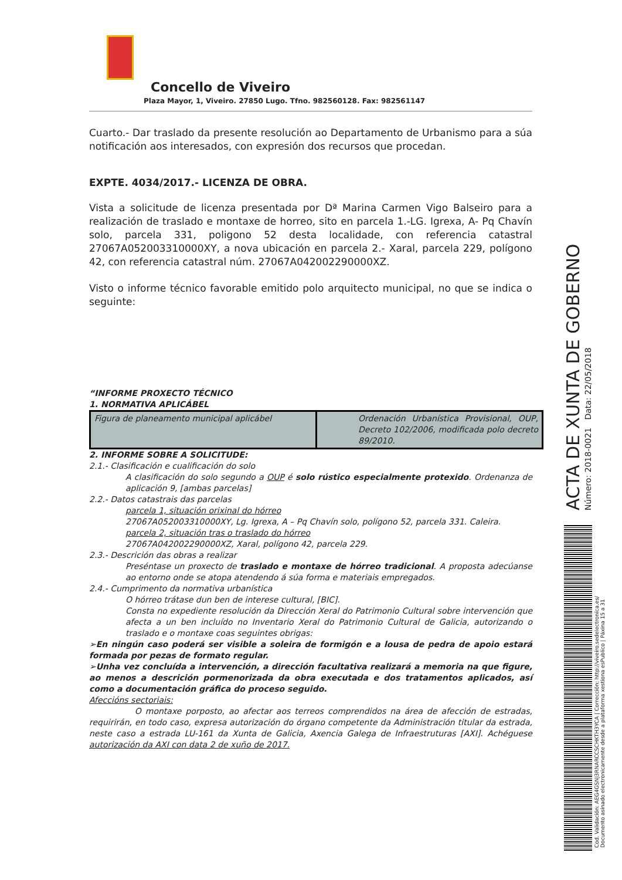Concello de Viveiro
Plaza Mayor, 1, Viveiro. 27850 Lugo. Tfno. 982560128. Fax: 982561147
Cuarto.- Dar traslado da presente resolución ao Departamento de Urbanismo para a súa notificación aos interesados, con expresión dos recursos que procedan.
EXPTE. 4034/2017.- LICENZA DE OBRA.
Vista a solicitude de licenza presentada por Dª Marina Carmen Vigo Balseiro para a realización de traslado e montaxe de horreo, sito en parcela 1.-LG. Igrexa, A- Pq Chavín solo, parcela 331, poligono 52 desta localidade, con referencia catastral 27067A052003310000XY, a nova ubicación en parcela 2.- Xaral, parcela 229, polígono 42, con referencia catastral núm. 27067A042002290000XZ.
Visto o informe técnico favorable emitido polo arquitecto municipal, no que se indica o seguinte:
“INFORME PROXECTO TÉCNICO
1. NORMATIVA APLICÁBEL
| Figura de planeamento municipal aplicábel | Ordenación Urbanística Provisional, OUP, Decreto 102/2006, modificada polo decreto 89/2010. |
2. INFORME SOBRE A SOLICITUDE:
2.1.- Clasificación e cualificación do solo
A clasificación do solo segundo a OUP é solo rústico especialmente protexido. Ordenanza de aplicación 9, [ambas parcelas]
2.2.- Datos catastrais das parcelas
parcela 1, situación orixinal do hórreo
27067A052003310000XY, Lg. Igrexa, A – Pq Chavín solo, polígono 52, parcela 331. Caleira.
parcela 2, situación tras o traslado do hórreo
27067A042002290000XZ, Xaral, polígono 42, parcela 229.
2.3.- Descrición das obras a realizar
Preséntase un proxecto de traslado e montaxe de hórreo tradicional. A proposta adecúanse ao entorno onde se atopa atendendo á súa forma e materiais empregados.
2.4.- Cumprimento da normativa urbanística
O hórreo trátase dun ben de interese cultural, [BIC].
Consta no expediente resolución da Dirección Xeral do Patrimonio Cultural sobre intervención que afecta a un ben incluído no Inventario Xeral do Patrimonio Cultural de Galicia, autorizando o traslado e o montaxe coas seguintes obrigas:
➢En ningún caso poderá ser visible a soleira de formigón e a lousa de pedra de apoio estará formada por pezas de formato regular.
➢Unha vez concluída a intervención, a dirección facultativa realizará a memoria na que figure, ao menos a descrición pormenorizada da obra executada e dos tratamentos aplicados, así como a documentación gráfica do proceso seguido.
Afeccións sectoriais:
O montaxe porposto, ao afectar aos terreos comprendidos na área de afección de estradas, requirirán, en todo caso, expresa autorización do órgano competente da Administración titular da estrada, neste caso a estrada LU-161 da Xunta de Galicia, Axencia Galega de Infraestruturas [AXI]. Achéguese autorización da AXI con data 2 de xuño de 2017.
ACTA DE XUNTA DE GOBERNO
Número: 2018-0021 Data: 22/05/2018
Cod. Validación: AEG4GSNJ3RNARCCSCHKTH3YCA | Corrección: http://viveiro.sedelectronica.es/
Documento asinado electronicamente desde a plataforma xestiona esPublico | Páxina 15 a 31